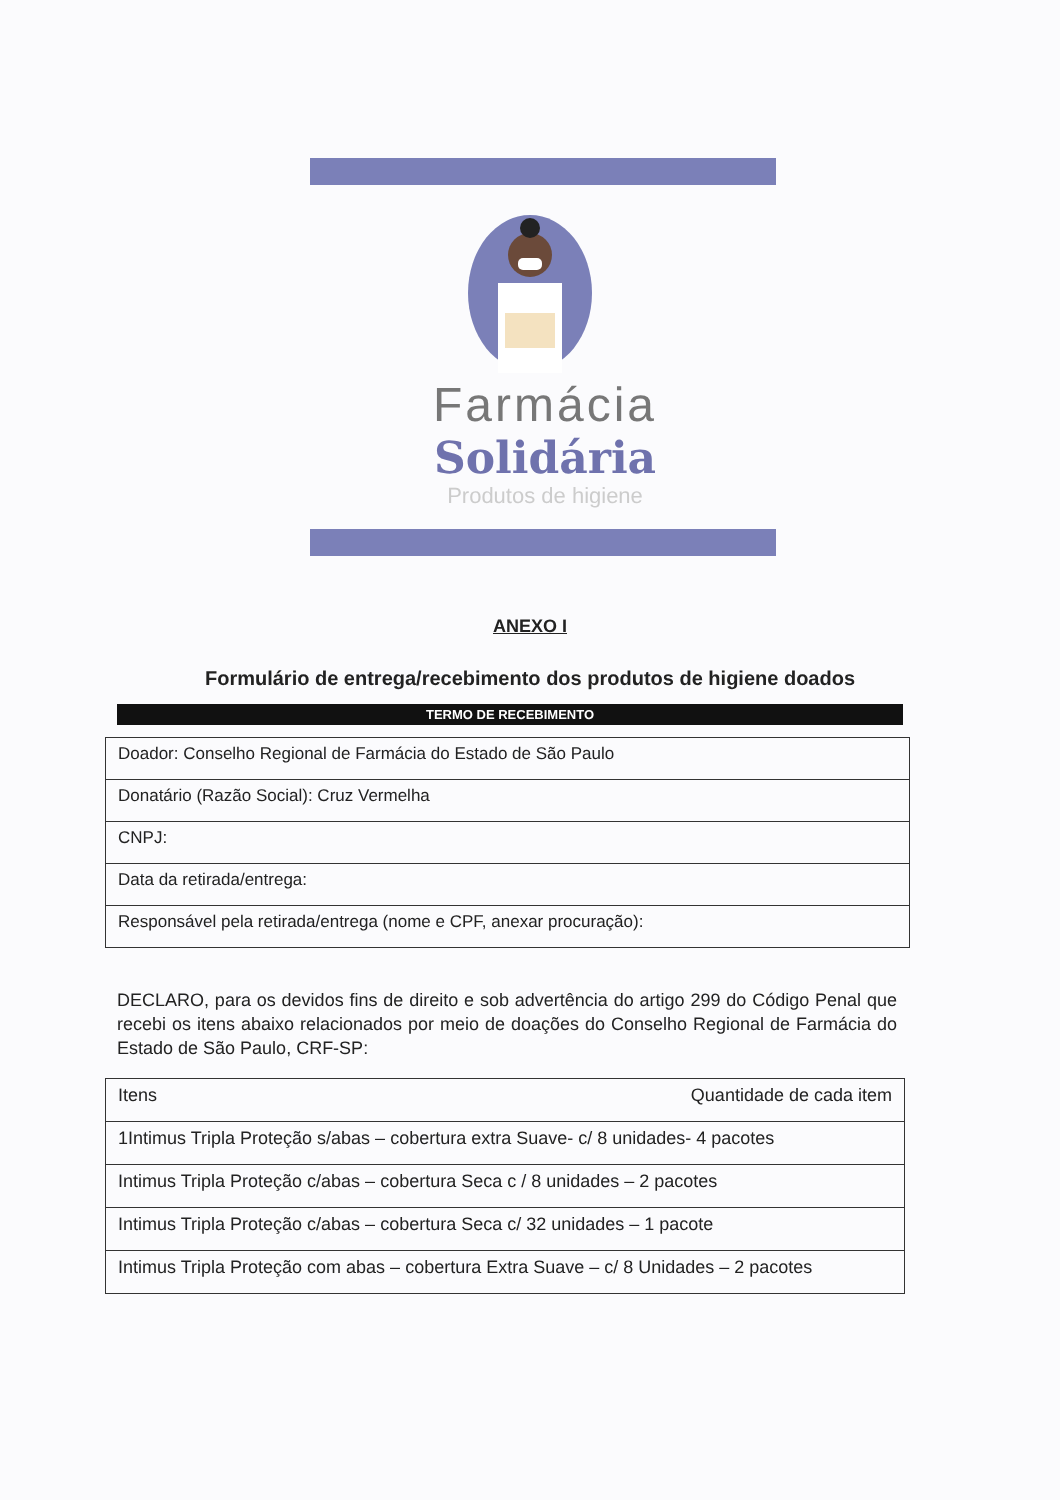Farmácia
Solidária
Produtos de higiene
ANEXO I
Formulário de entrega/recebimento dos produtos de higiene doados
TERMO DE RECEBIMENTO
| Doador: Conselho Regional de Farmácia do Estado de São Paulo |
| Donatário (Razão Social): Cruz Vermelha |
| CNPJ: |
| Data da retirada/entrega: |
| Responsável pela retirada/entrega (nome e CPF, anexar procuração): |
DECLARO, para os devidos fins de direito e sob advertência do artigo 299 do Código Penal que recebi os itens abaixo relacionados por meio de doações do Conselho Regional de Farmácia do Estado de São Paulo, CRF-SP:
| Itens | Quantidade de cada item |
| 1Intimus Tripla Proteção s/abas – cobertura extra Suave- c/ 8 unidades- 4 pacotes | |
| Intimus Tripla Proteção c/abas – cobertura Seca c / 8 unidades – 2 pacotes | |
| Intimus Tripla Proteção c/abas – cobertura Seca c/ 32 unidades – 1 pacote | |
| Intimus Tripla Proteção com abas – cobertura Extra Suave – c/ 8 Unidades – 2 pacotes | |